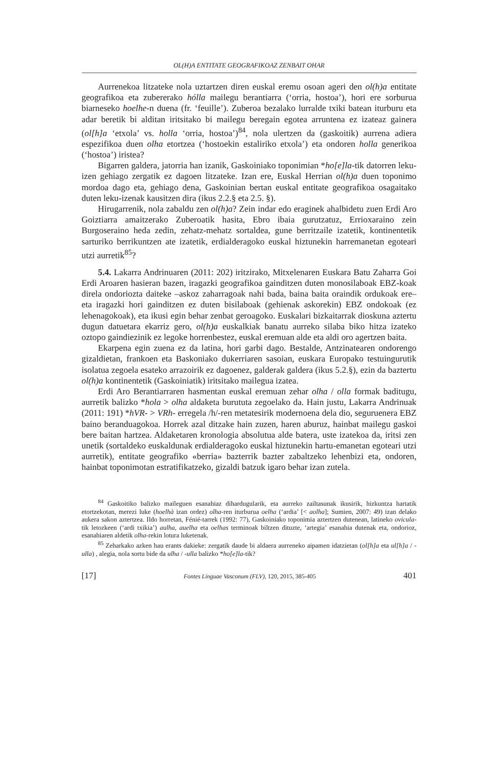OL(H)A ENTITATE GEOGRAFIKOAZ ZENBAIT OHAR
Aurrenekoa litzateke nola uztartzen diren euskal eremu osoan ageri den ol(h)a entitate geografikoa eta zubererako hólla mailegu berantiarra (‘orria, hostoa’), hori ere sorburua biarneseko hoelhe-n duena (fr. ‘feuille’). Zuberoa bezalako lurralde txiki batean iturburu eta adar beretik bi alditan iritsitako bi mailegu beregain egotea arruntena ez izateaz gainera (ol[h]a ‘etxola’ vs. holla ‘orria, hostoa’)<sup>84</sup>, nola ulertzen da (gaskoitik) aurrena adiera espezifikoa duen olha etortzea (‘hostoekin estaliriko etxola’) eta ondoren holla generikoa (‘hostoa’) iristea?
Bigarren galdera, jatorria han izanik, Gaskoiniako toponimian *ho[e]la-tik datorren leku-izen gehiago zergatik ez dagoen litzateke. Izan ere, Euskal Herrian ol(h)a duen toponimo mordoa dago eta, gehiago dena, Gaskoinian bertan euskal entitate geografikoa osagaitako duten leku-izenak kausitzen dira (ikus 2.2.§ eta 2.5. §).
Hirugarrenik, nola zabaldu zen ol(h)a? Zein indar edo eraginek ahalbidetu zuen Erdi Aro Goiztiarra amaitzerako Zuberoatik hasita, Ebro ibaia gurutzatuz, Errioxaraino zein Burgoseraino heda zedin, zehatz-mehatz sortaldea, gune berritzaile izatetik, kontinentetik sarturiko berrikuntzen ate izatetik, erdialderagoko euskal hiztunekin harremanetan egoteari utzi aurretik<sup>85</sup>?
5.4. Lakarra Andrinuaren (2011: 202) iritzirako, Mitxelenaren Euskara Batu Zaharra Goi Erdi Aroaren hasieran bazen, iragazki geografikoa gainditzen duten monosilaboak EBZ-koak direla ondoriozta daiteke –askoz zaharragoak nahi bada, baina baita oraindik ordukoak ere– eta iragazki hori gainditzen ez duten bisilaboak (gehienak askorekin) EBZ ondokoak (ez lehenagokoak), eta ikusi egin behar zenbat geroagoko. Euskalari bizkaitarrak dioskuna aztertu dugun datuetara ekarriz gero, ol(h)a euskalkiak banatu aurreko silaba biko hitza izateko oztopo gaindiezinik ez legoke horrenbestez, euskal eremuan alde eta aldi oro agertzen baita.
Ekarpena egin zuena ez da latina, hori garbi dago. Bestalde, Antzinatearen ondorengo gizaldietan, frankoen eta Baskoniako dukerriaren sasoian, euskara Europako testuingurutik isolatua zegoela esateko arrazoirik ez dagoenez, galderak galdera (ikus 5.2.§), ezin da baztertu ol(h)a kontinentetik (Gaskoiniatik) iritsitako mailegua izatea.
Erdi Aro Berantiarraren hasmentan euskal eremuan zehar olha / olla formak baditugu, aurretik balizko *hola > olha aldaketa burututa zegoelako da. Hain justu, Lakarra Andrinuak (2011: 191) *hVR- > VRh- erregela /h/-ren metatesirik modernoena dela dio, seguruenera EBZ baino beranduagokoa. Horrek azal ditzake hain zuzen, haren aburuz, hainbat mailegu gaskoi bere baitan hartzea. Aldaketaren kronologia absolutua alde batera, uste izatekoa da, iritsi zen unetik (sortaldeko euskaldunak erdialderagoko euskal hiztunekin hartu-emanetan egoteari utzi aurretik), entitate geografiko «berria» bazterrik bazter zabaltzeko lehenbizi eta, ondoren, hainbat toponimotan estratifikatzeko, gizaldi batzuk igaro behar izan zutela.
<sup>84</sup> Gaskoitiko balizko maileguen esanahiaz dihardugularik, eta aurreko zailtasunak ikusirik, hizkuntza hartatik etortzekotan, merezi luke (hoelhà izan ordez) olha-ren iturburua oelha (‘ardia’ [< aolha]; Sumien, 2007: 49) izan delako aukera sakon aztertzea. Ildo horretan, Fénié-tarrek (1992: 77), Gaskoiniako toponimia aztertzen dutenean, latineko ovicula-tik letozkeen (‘ardi txikia’) aulha, auelha eta oelhas terminoak biltzen dituzte, ‘artegia’ esanahia dutenak eta, ondorioz, esanahiaren aldetik olha-rekin lotura luketenak.
<sup>85</sup> Zeharkako azken hau erants dakieke: zergatik daude bi aldaera aurreneko aipamen idatzietan (ol[h]a eta ul[h]a / -ulla) , alegia, nola sortu bide da ulha / -ulla balizko *ho[e]la-tik?
[17] Fontes Linguae Vasconum (FLV), 120, 2015, 385-405 401